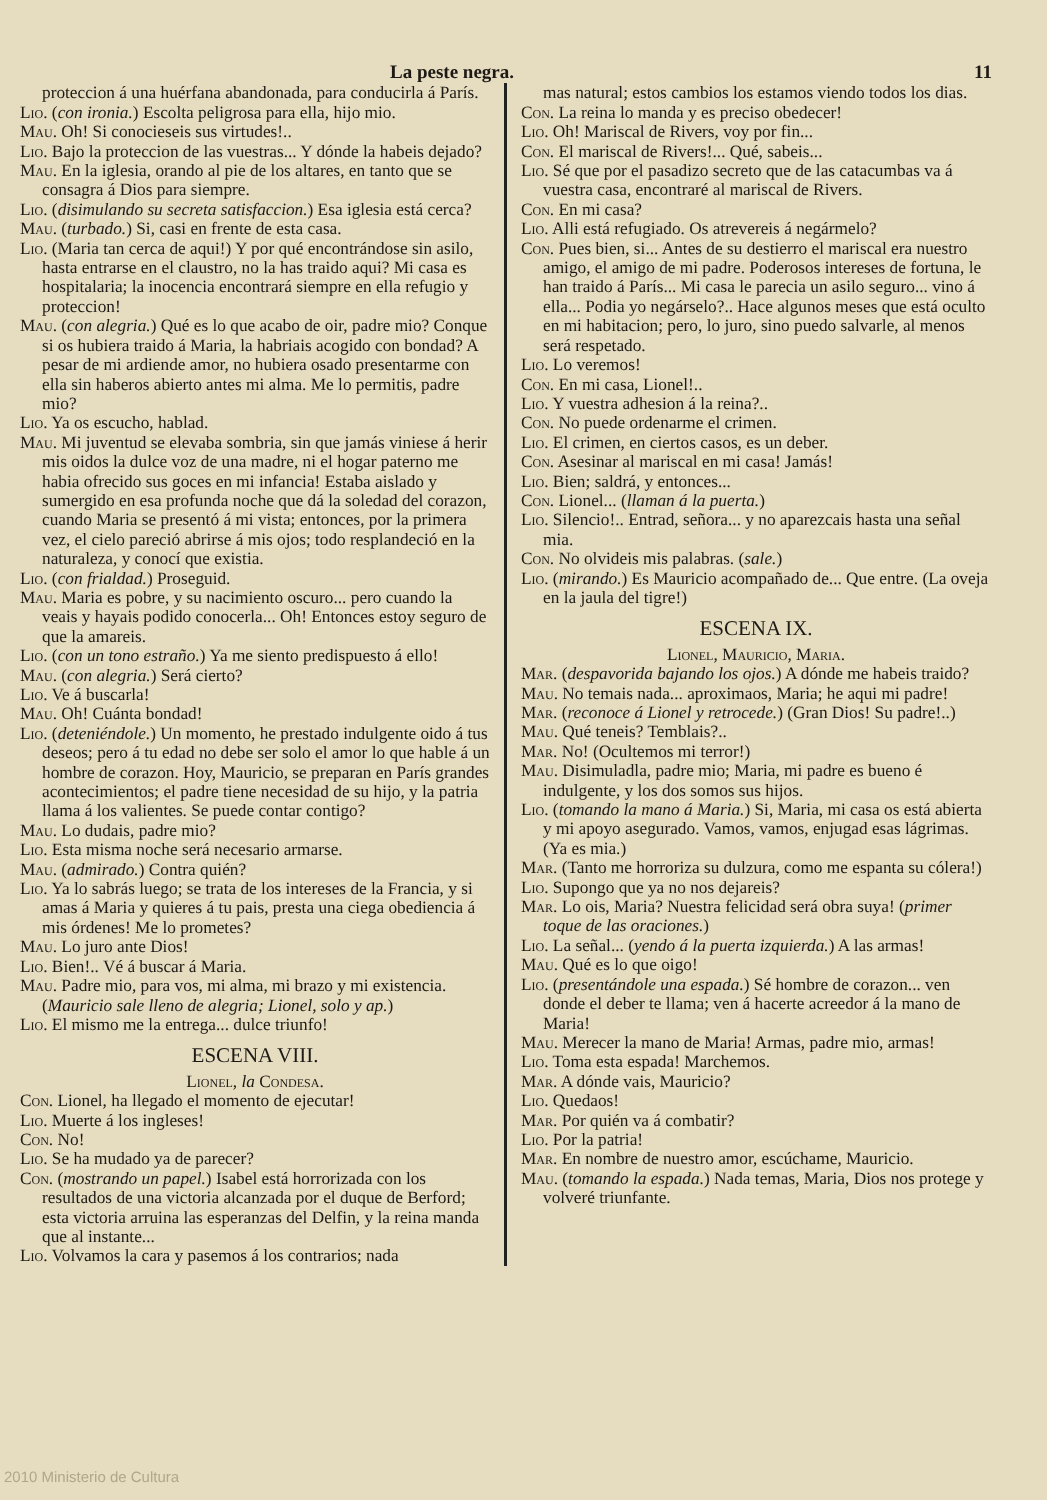La peste negra. 11
proteccion á una huérfana abandonada, para conducirla á París.
Lio. (con ironia.) Escolta peligrosa para ella, hijo mio.
Mau. Oh! Si conocieseis sus virtudes!..
Lio. Bajo la proteccion de las vuestras... Y dónde la habeis dejado?
Mau. En la iglesia, orando al pie de los altares, en tanto que se consagra á Dios para siempre.
Lio. (disimulando su secreta satisfaccion.) Esa iglesia está cerca?
Mau. (turbado.) Si, casi en frente de esta casa.
Lio. (Maria tan cerca de aqui!) Y por qué encontrándose sin asilo, hasta entrarse en el claustro, no la has traido aqui? Mi casa es hospitalaria; la inocencia encontrará siempre en ella refugio y proteccion!
Mau. (con alegria.) Qué es lo que acabo de oir, padre mio? Conque si os hubiera traido á Maria, la habriais acogido con bondad? A pesar de mi ardiende amor, no hubiera osado presentarme con ella sin haberos abierto antes mi alma. Me lo permitis, padre mio?
Lio. Ya os escucho, hablad.
Mau. Mi juventud se elevaba sombria, sin que jamás viniese á herir mis oidos la dulce voz de una madre, ni el hogar paterno me habia ofrecido sus goces en mi infancia! Estaba aislado y sumergido en esa profunda noche que dá la soledad del corazon, cuando Maria se presentó á mi vista; entonces, por la primera vez, el cielo pareció abrirse á mis ojos; todo resplandeció en la naturaleza, y conocí que existia.
Lio. (con frialdad.) Proseguid.
Mau. Maria es pobre, y su nacimiento oscuro... pero cuando la veais y hayais podido conocerla... Oh! Entonces estoy seguro de que la amareis.
Lio. (con un tono estraño.) Ya me siento predispuesto á ello!
Mau. (con alegria.) Será cierto?
Lio. Ve á buscarla!
Mau. Oh! Cuánta bondad!
Lio. (deteniéndole.) Un momento, he prestado indulgente oido á tus deseos; pero á tu edad no debe ser solo el amor lo que hable á un hombre de corazon. Hoy, Mauricio, se preparan en París grandes acontecimientos; el padre tiene necesidad de su hijo, y la patria llama á los valientes. Se puede contar contigo?
Mau. Lo dudais, padre mio?
Lio. Esta misma noche será necesario armarse.
Mau. (admirado.) Contra quién?
Lio. Ya lo sabrás luego; se trata de los intereses de la Francia, y si amas á Maria y quieres á tu pais, presta una ciega obediencia á mis órdenes! Me lo prometes?
Mau. Lo juro ante Dios!
Lio. Bien!.. Vé á buscar á Maria.
Mau. Padre mio, para vos, mi alma, mi brazo y mi existencia. (Mauricio sale lleno de alegria; Lionel, solo y ap.)
Lio. El mismo me la entrega... dulce triunfo!
ESCENA VIII.
Lionel, la Condesa.
Con. Lionel, ha llegado el momento de ejecutar!
Lio. Muerte á los ingleses!
Con. No!
Lio. Se ha mudado ya de parecer?
Con. (mostrando un papel.) Isabel está horrorizada con los resultados de una victoria alcanzada por el duque de Berford; esta victoria arruina las esperanzas del Delfin, y la reina manda que al instante...
Lio. Volvamos la cara y pasemos á los contrarios; nada
mas natural; estos cambios los estamos viendo todos los dias.
Con. La reina lo manda y es preciso obedecer!
Lio. Oh! Mariscal de Rivers, voy por fin...
Con. El mariscal de Rivers!... Qué, sabeis...
Lio. Sé que por el pasadizo secreto que de las catacumbas va á vuestra casa, encontraré al mariscal de Rivers.
Con. En mi casa?
Lio. Alli está refugiado. Os atrevereis á negármelo?
Con. Pues bien, si... Antes de su destierro el mariscal era nuestro amigo, el amigo de mi padre. Poderosos intereses de fortuna, le han traido á París... Mi casa le parecia un asilo seguro... vino á ella... Podia yo negárselo?.. Hace algunos meses que está oculto en mi habitacion; pero, lo juro, sino puedo salvarle, al menos será respetado.
Lio. Lo veremos!
Con. En mi casa, Lionel!..
Lio. Y vuestra adhesion á la reina?..
Con. No puede ordenarme el crimen.
Lio. El crimen, en ciertos casos, es un deber.
Con. Asesinar al mariscal en mi casa! Jamás!
Lio. Bien; saldrá, y entonces...
Con. Lionel... (llaman á la puerta.)
Lio. Silencio!.. Entrad, señora... y no aparezcais hasta una señal mia.
Con. No olvideis mis palabras. (sale.)
Lio. (mirando.) Es Mauricio acompañado de... Que entre. (La oveja en la jaula del tigre!)
ESCENA IX.
Lionel, Mauricio, Maria.
Mar. (despavorida bajando los ojos.) A dónde me habeis traido?
Mau. No temais nada... aproximaos, Maria; he aqui mi padre!
Mar. (reconoce á Lionel y retrocede.) (Gran Dios! Su padre!..)
Mau. Qué teneis? Temblais?..
Mar. No! (Ocultemos mi terror!)
Mau. Disimuladla, padre mio; Maria, mi padre es bueno é indulgente, y los dos somos sus hijos.
Lio. (tomando la mano á Maria.) Si, Maria, mi casa os está abierta y mi apoyo asegurado. Vamos, vamos, enjugad esas lágrimas. (Ya es mia.)
Mar. (Tanto me horroriza su dulzura, como me espanta su cólera!)
Lio. Supongo que ya no nos dejareis?
Mar. Lo ois, Maria? Nuestra felicidad será obra suya! (primer toque de las oraciones.)
Lio. La señal... (yendo á la puerta izquierda.) A las armas!
Mau. Qué es lo que oigo!
Lio. (presentándole una espada.) Sé hombre de corazon... ven donde el deber te llama; ven á hacerte acreedor á la mano de Maria!
Mau. Merecer la mano de Maria! Armas, padre mio, armas!
Lio. Toma esta espada! Marchemos.
Mar. A dónde vais, Mauricio?
Lio. Quedaos!
Mar. Por quién va á combatir?
Lio. Por la patria!
Mar. En nombre de nuestro amor, escúchame, Mauricio.
Mau. (tomando la espada.) Nada temas, Maria, Dios nos protege y volveré triunfante.
2010 Ministerio de Cultura